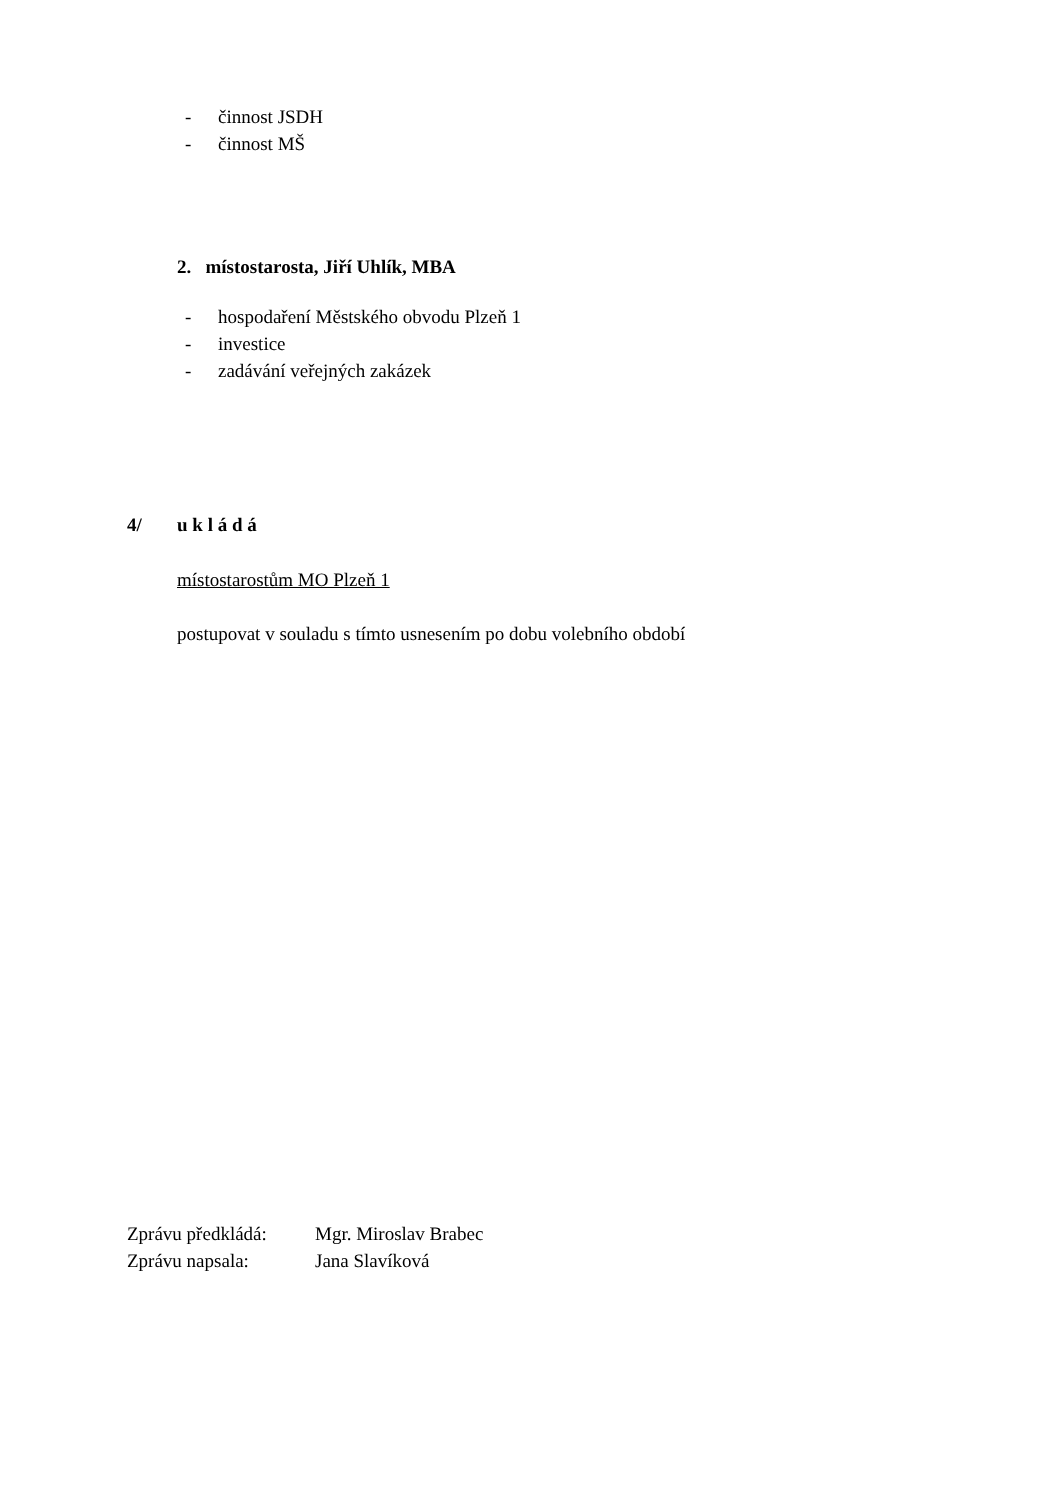- činnost JSDH
- činnost MŠ
2. místostarosta, Jiří Uhlík, MBA
- hospodaření Městského obvodu Plzeň 1
- investice
- zadávání veřejných zakázek
4/ u k l á d á
místostarostům MO Plzeň 1
postupovat v souladu s tímto usnesením po dobu volebního období
Zprávu předkládá: Mgr. Miroslav Brabec
Zprávu napsala: Jana Slavíková